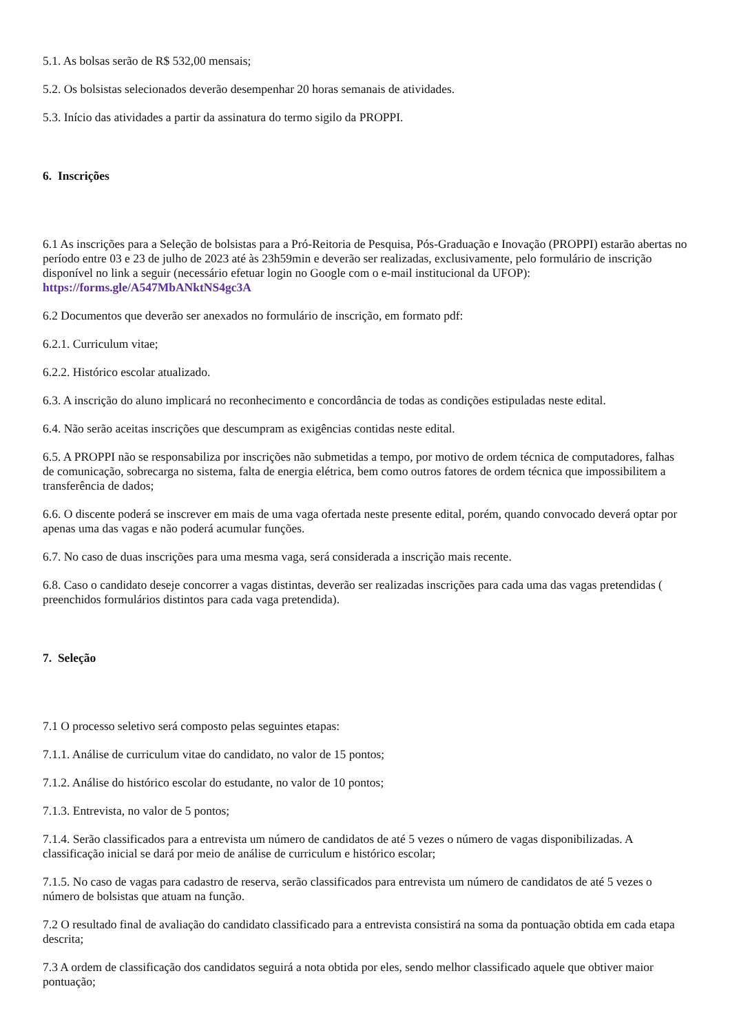5.1. As bolsas serão de R$ 532,00 mensais;
5.2. Os bolsistas selecionados deverão desempenhar 20 horas semanais de atividades.
5.3. Início das atividades a partir da assinatura do termo sigilo da PROPPI.
6. Inscrições
6.1 As inscrições para a Seleção de bolsistas para a Pró-Reitoria de Pesquisa, Pós-Graduação e Inovação (PROPPI) estarão abertas no período entre 03 e 23 de julho de 2023 até às 23h59min e deverão ser realizadas, exclusivamente, pelo formulário de inscrição disponível no link a seguir (necessário efetuar login no Google com o e-mail institucional da UFOP): https://forms.gle/A547MbANktNS4gc3A
6.2 Documentos que deverão ser anexados no formulário de inscrição, em formato pdf:
6.2.1. Curriculum vitae;
6.2.2. Histórico escolar atualizado.
6.3. A inscrição do aluno implicará no reconhecimento e concordância de todas as condições estipuladas neste edital.
6.4. Não serão aceitas inscrições que descumpram as exigências contidas neste edital.
6.5. A PROPPI não se responsabiliza por inscrições não submetidas a tempo, por motivo de ordem técnica de computadores, falhas de comunicação, sobrecarga no sistema, falta de energia elétrica, bem como outros fatores de ordem técnica que impossibilitem a transferência de dados;
6.6. O discente poderá se inscrever em mais de uma vaga ofertada neste presente edital, porém, quando convocado deverá optar por apenas uma das vagas e não poderá acumular funções.
6.7. No caso de duas inscrições para uma mesma vaga, será considerada a inscrição mais recente.
6.8. Caso o candidato deseje concorrer a vagas distintas, deverão ser realizadas inscrições para cada uma das vagas pretendidas ( preenchidos formulários distintos para cada vaga pretendida).
7. Seleção
7.1 O processo seletivo será composto pelas seguintes etapas:
7.1.1. Análise de curriculum vitae do candidato, no valor de 15 pontos;
7.1.2. Análise do histórico escolar do estudante, no valor de 10 pontos;
7.1.3. Entrevista, no valor de 5 pontos;
7.1.4. Serão classificados para a entrevista um número de candidatos de até 5 vezes o número de vagas disponibilizadas. A classificação inicial se dará por meio de análise de curriculum e histórico escolar;
7.1.5. No caso de vagas para cadastro de reserva, serão classificados para entrevista um número de candidatos de até 5 vezes o número de bolsistas que atuam na função.
7.2 O resultado final de avaliação do candidato classificado para a entrevista consistirá na soma da pontuação obtida em cada etapa descrita;
7.3 A ordem de classificação dos candidatos seguirá a nota obtida por eles, sendo melhor classificado aquele que obtiver maior pontuação;